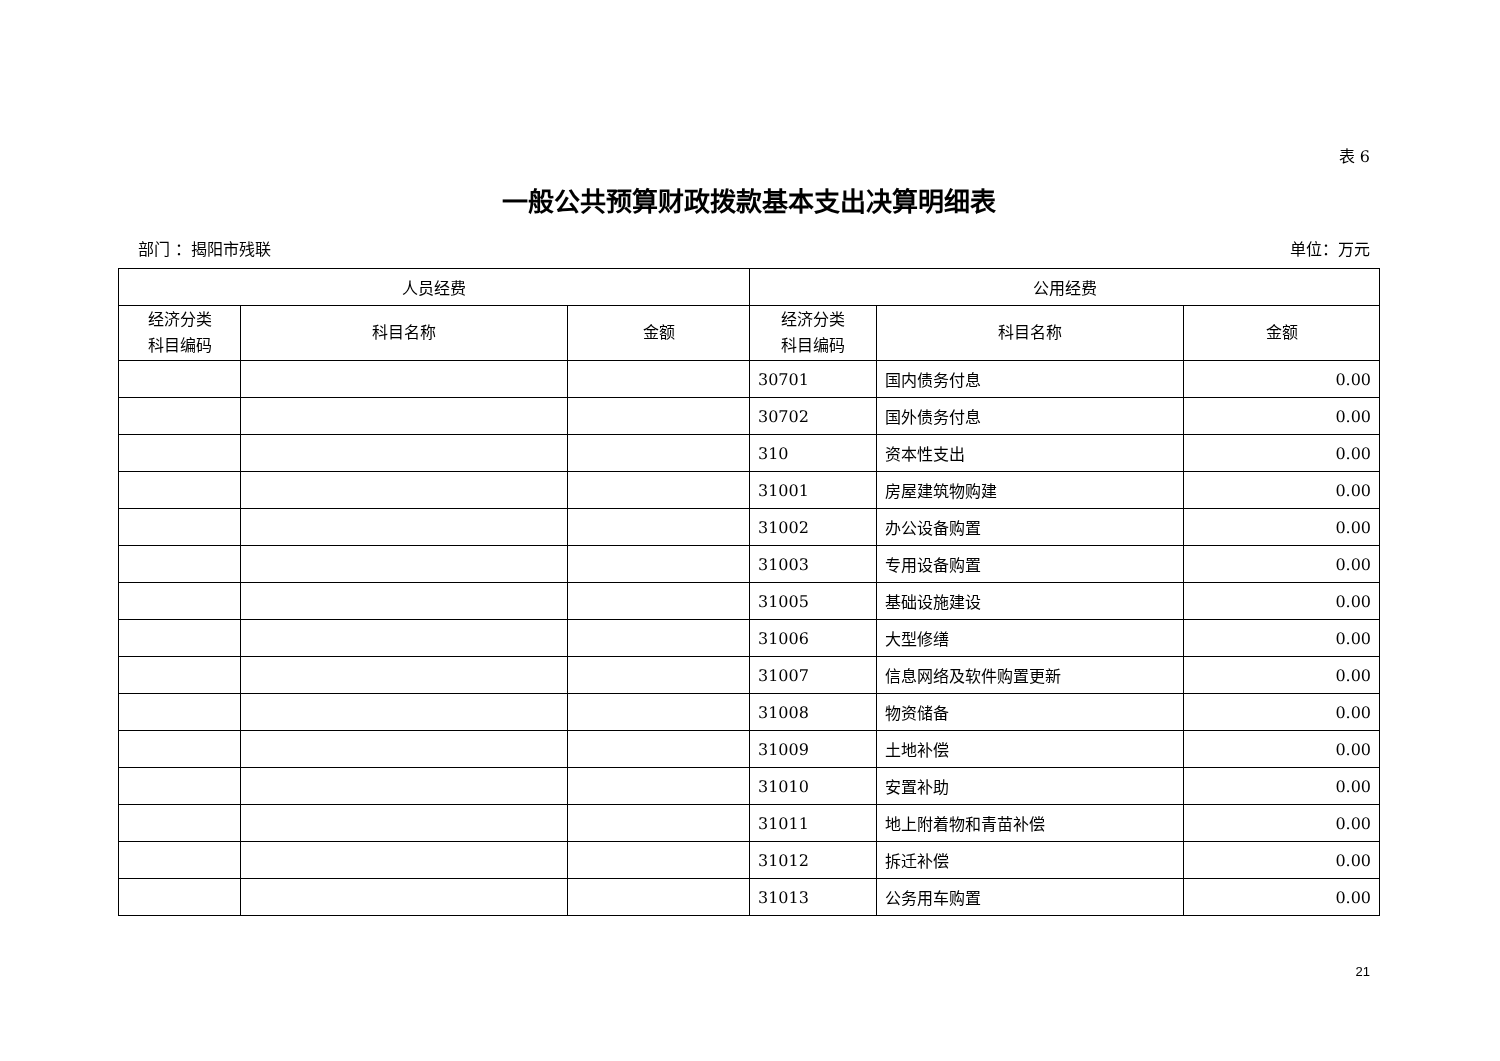表 6
一般公共预算财政拨款基本支出决算明细表
部门 ：揭阳市残联 单位：万元
| 人员经费 | | | 公用经费 | | |
| --- | --- | --- | --- | --- | --- |
| 经济分类 科目编码 | 科目名称 | 金额 | 经济分类 科目编码 | 科目名称 | 金额 |
| | | | 30701 | 国内债务付息 | 0.00 |
| | | | 30702 | 国外债务付息 | 0.00 |
| | | | 310 | 资本性支出 | 0.00 |
| | | | 31001 | 房屋建筑物购建 | 0.00 |
| | | | 31002 | 办公设备购置 | 0.00 |
| | | | 31003 | 专用设备购置 | 0.00 |
| | | | 31005 | 基础设施建设 | 0.00 |
| | | | 31006 | 大型修缮 | 0.00 |
| | | | 31007 | 信息网络及软件购置更新 | 0.00 |
| | | | 31008 | 物资储备 | 0.00 |
| | | | 31009 | 土地补偿 | 0.00 |
| | | | 31010 | 安置补助 | 0.00 |
| | | | 31011 | 地上附着物和青苗补偿 | 0.00 |
| | | | 31012 | 拆迁补偿 | 0.00 |
| | | | 31013 | 公务用车购置 | 0.00 |
21